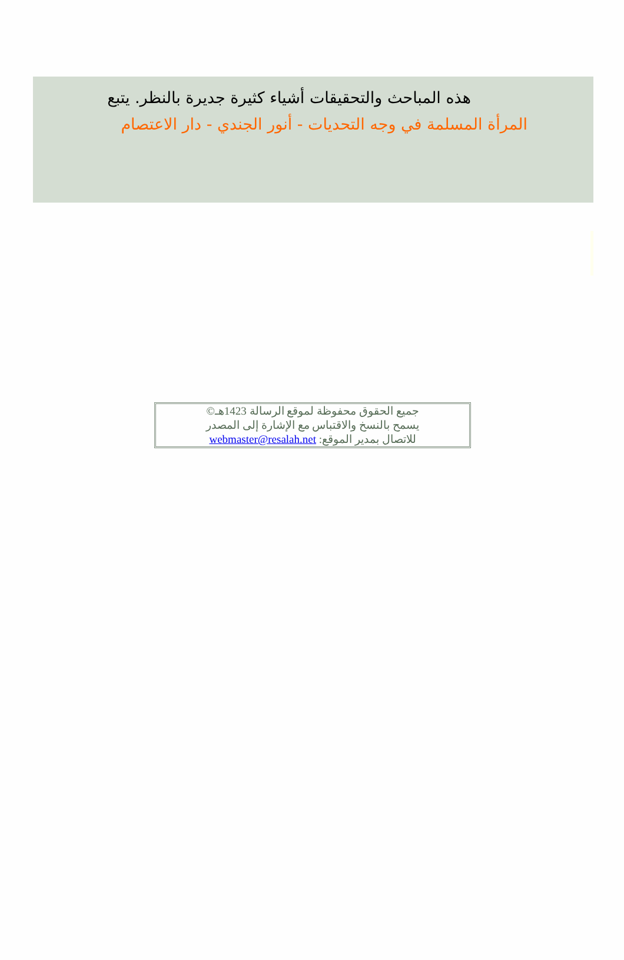هذه المباحث والتحقيقات أشياء كثيرة جديرة بالنظر. يتبع
المرأة المسلمة في وجه التحديات - أنور الجندي - دار الاعتصام
جميع الحقوق محفوظة لموقع الرسالة 1423هـ©
يسمح بالنسخ والاقتباس مع الإشارة إلى المصدر
للاتصال بمدير الموقع: webmaster@resalah.net